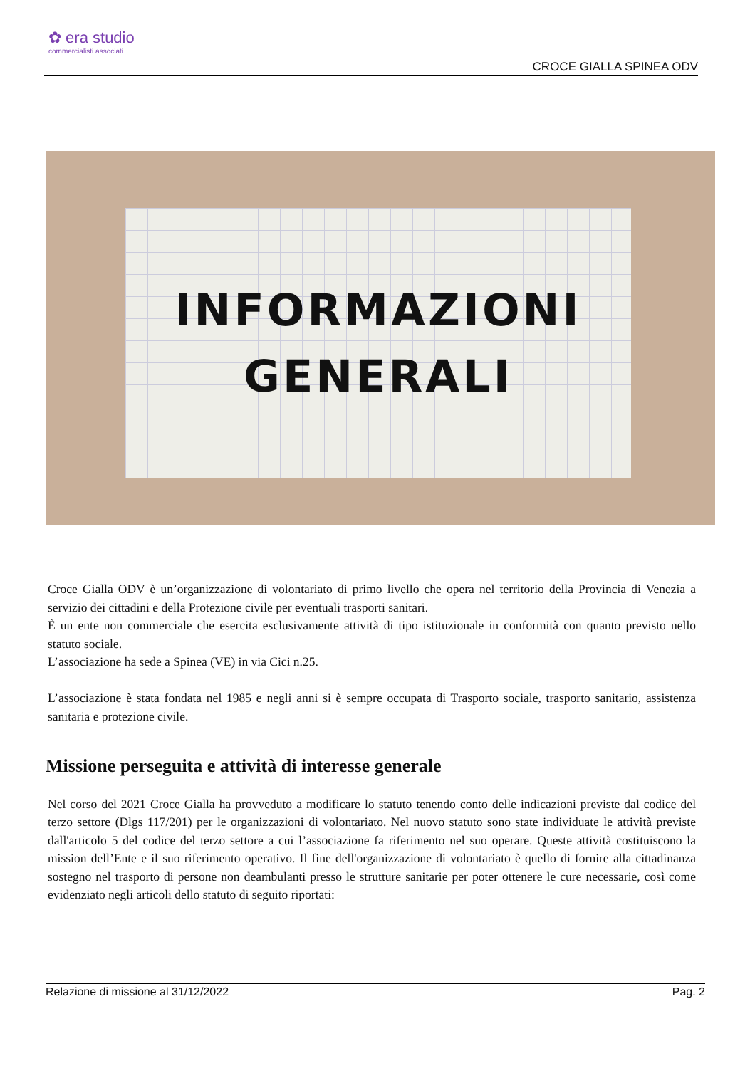✿ era studio
commercialisti associati
CROCE GIALLA SPINEA ODV
INFORMAZIONI
GENERALI
Croce Gialla ODV è un’organizzazione di volontariato di primo livello che opera nel territorio della Provincia di Venezia a servizio dei cittadini e della Protezione civile per eventuali trasporti sanitari.
È un ente non commerciale che esercita esclusivamente attività di tipo istituzionale in conformità con quanto previsto nello statuto sociale.
L’associazione ha sede a Spinea (VE) in via Cici n.25.
L’associazione è stata fondata nel 1985 e negli anni si è sempre occupata di Trasporto sociale, trasporto sanitario, assistenza sanitaria e protezione civile.
Missione perseguita e attività di interesse generale
Nel corso del 2021 Croce Gialla ha provveduto a modificare lo statuto tenendo conto delle indicazioni previste dal codice del terzo settore (Dlgs 117/201) per le organizzazioni di volontariato. Nel nuovo statuto sono state individuate le attività previste dall'articolo 5 del codice del terzo settore a cui l’associazione fa riferimento nel suo operare. Queste attività costituiscono la mission dell’Ente e il suo riferimento operativo. Il fine dell'organizzazione di volontariato è quello di fornire alla cittadinanza sostegno nel trasporto di persone non deambulanti presso le strutture sanitarie per poter ottenere le cure necessarie, così come evidenziato negli articoli dello statuto di seguito riportati:
Relazione di missione al 31/12/2022 Pag. 2